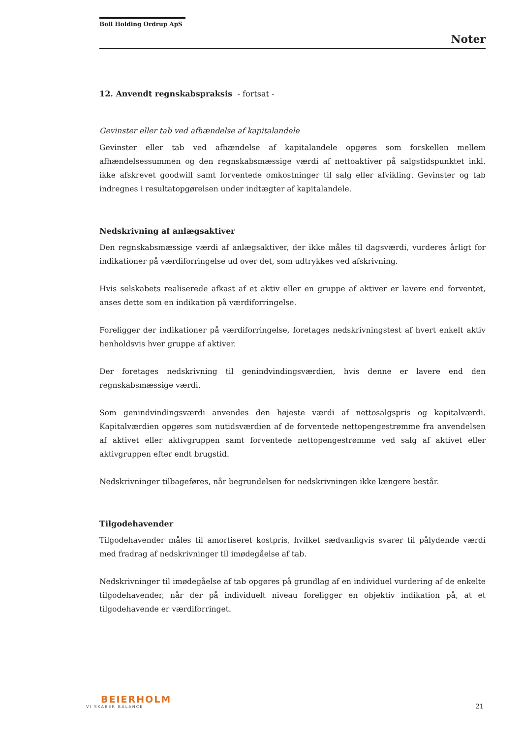Boll Holding Ordrup ApS
Noter
12. Anvendt regnskabspraksis - fortsat -
Gevinster eller tab ved afhændelse af kapitalandele
Gevinster eller tab ved afhændelse af kapitalandele opgøres som forskellen mellem afhændelsessummen og den regnskabsmæssige værdi af nettoaktiver på salgstidspunktet inkl. ikke afskrevet goodwill samt forventede omkostninger til salg eller afvikling. Gevinster og tab indregnes i resultatopgørelsen under indtægter af kapitalandele.
Nedskrivning af anlægsaktiver
Den regnskabsmæssige værdi af anlægsaktiver, der ikke måles til dagsværdi, vurderes årligt for indikationer på værdiforringelse ud over det, som udtrykkes ved afskrivning.
Hvis selskabets realiserede afkast af et aktiv eller en gruppe af aktiver er lavere end forventet, anses dette som en indikation på værdiforringelse.
Foreligger der indikationer på værdiforringelse, foretages nedskrivningstest af hvert enkelt aktiv henholdsvis hver gruppe af aktiver.
Der foretages nedskrivning til genindvindingsværdien, hvis denne er lavere end den regnskabsmæssige værdi.
Som genindvindingsværdi anvendes den højeste værdi af nettosalgspris og kapitalværdi. Kapitalværdien opgøres som nutidsværdien af de forventede nettopengestrømme fra anvendelsen af aktivet eller aktivgruppen samt forventede nettopengestrømme ved salg af aktivet eller aktivgruppen efter endt brugstid.
Nedskrivninger tilbageføres, når begrundelsen for nedskrivningen ikke længere består.
Tilgodehavender
Tilgodehavender måles til amortiseret kostpris, hvilket sædvanligvis svarer til pålydende værdi med fradrag af nedskrivninger til imødegåelse af tab.
Nedskrivninger til imødegåelse af tab opgøres på grundlag af en individuel vurdering af de enkelte tilgodehavender, når der på individuelt niveau foreligger en objektiv indikation på, at et tilgodehavende er værdiforringet.
BEIERHOLM
VI SKABER BALANCE
21